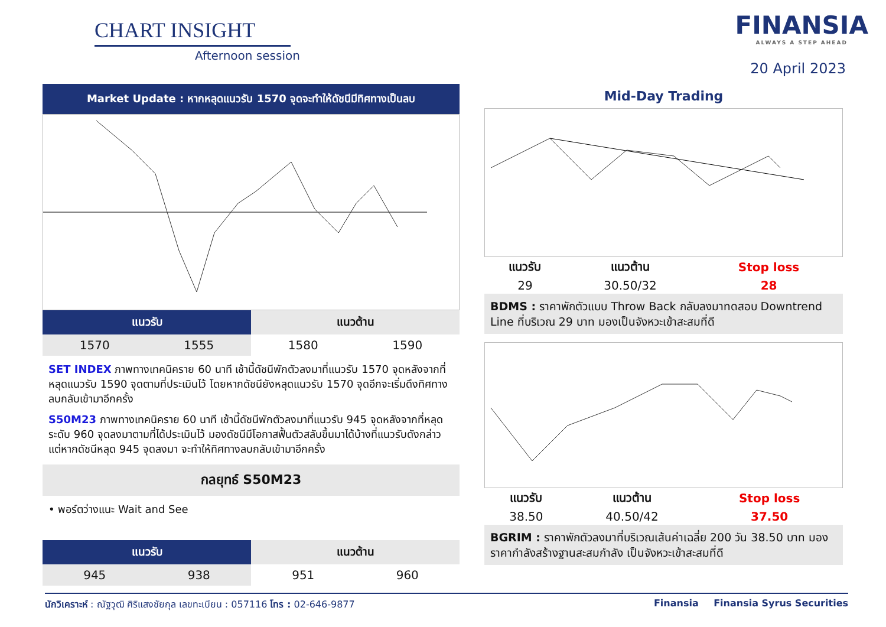CHART INSIGHT
Afternoon session
FINANSIA
ALWAYS A STEP AHEAD
20 April 2023
Market Update : หากหลุดแนวรับ 1570 จุดจะทำให้ดัชนีมีทิศทางเป็นลบ
| แนวรับ | | แนวต้าน | |
| --- | --- | --- | --- |
| 1570 | 1555 | 1580 | 1590 |
SET INDEX ภาพทางเทคนิคราย 60 นาที เช้านี้ดัชนีพักตัวลงมาที่แนวรับ 1570 จุดหลังจากที่หลุดแนวรับ 1590 จุดตามที่ประเมินไว้ โดยหากดัชนียังหลุดแนวรับ 1570 จุดอีกจะเริ่มดึงทิศทางลบกลับเข้ามาอีกครั้ง
S50M23 ภาพทางเทคนิคราย 60 นาที เช้านี้ดัชนีพักตัวลงมาที่แนวรับ 945 จุดหลังจากที่หลุดระดับ 960 จุดลงมาตามที่ได้ประเมินไว้ มองดัชนีมีโอกาสฟื้นตัวสลับขึ้นมาได้บ้างที่แนวรับดังกล่าว แต่หากดัชนีหลุด 945 จุดลงมา จะทำให้ทิศทางลบกลับเข้ามาอีกครั้ง
กลยุทธ์ S50M23
• พอร์ตว่างแนะ Wait and See
| แนวรับ | | แนวต้าน | |
| --- | --- | --- | --- |
| 945 | 938 | 951 | 960 |
Mid-Day Trading
| แนวรับ | แนวต้าน | Stop loss |
| --- | --- | --- |
| 29 | 30.50/32 | 28 |
BDMS : ราคาพักตัวแบบ Throw Back กลับลงมาทดสอบ Downtrend Line ที่บริเวณ 29 บาท มองเป็นจังหวะเข้าสะสมที่ดี
| แนวรับ | แนวต้าน | Stop loss |
| --- | --- | --- |
| 38.50 | 40.50/42 | 37.50 |
BGRIM : ราคาพักตัวลงมาที่บริเวณเส้นค่าเฉลี่ย 200 วัน 38.50 บาท มองราคากำลังสร้างฐานสะสมกำลัง เป็นจังหวะเข้าสะสมที่ดี
นักวิเคราะห์ : ณัฐวุฒิ ศิริแสงชัยกุล เลขทะเบียน : 057116 โทร : 02-646-9877 Finansia Finansia Syrus Securities